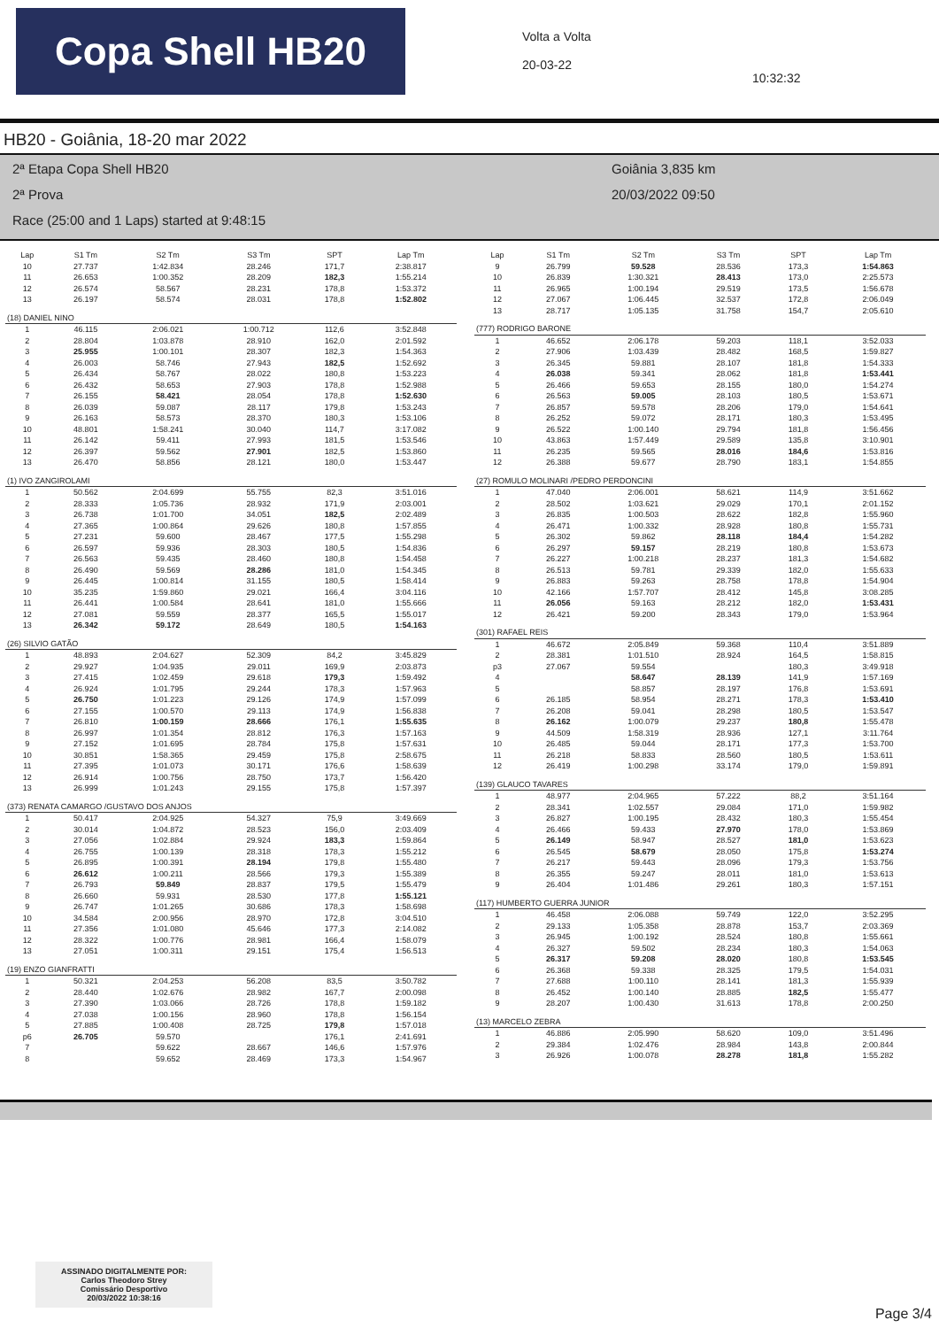Copa Shell HB20
Volta a Volta
20-03-22
10:32:32
HB20 - Goiânia, 18-20 mar 2022
2ª Etapa Copa Shell HB20
2ª Prova
Race (25:00 and 1 Laps) started at 9:48:15
Goiânia 3,835 km
20/03/2022 09:50
| Lap | S1 Tm | S2 Tm | S3 Tm | SPT | Lap Tm |
| --- | --- | --- | --- | --- | --- |
| 10 | 27.737 | 1:42.834 | 28.246 | 171,7 | 2:38.817 |
| 11 | 26.653 | 1:00.352 | 28.209 | 182,3 | 1:55.214 |
| 12 | 26.574 | 58.567 | 28.231 | 178,8 | 1:53.372 |
| 13 | 26.197 | 58.574 | 28.031 | 178,8 | 1:52.802 |
| (18) DANIEL NINO | | | | | |
| 1 | 46.115 | 2:06.021 | 1:00.712 | 112,6 | 3:52.848 |
| 2 | 28.804 | 1:03.878 | 28.910 | 162,0 | 2:01.592 |
| 3 | 25.955 | 1:00.101 | 28.307 | 182,3 | 1:54.363 |
| 4 | 26.003 | 58.746 | 27.943 | 182,5 | 1:52.692 |
| 5 | 26.434 | 58.767 | 28.022 | 180,8 | 1:53.223 |
| 6 | 26.432 | 58.653 | 27.903 | 178,8 | 1:52.988 |
| 7 | 26.155 | 58.421 | 28.054 | 178,8 | 1:52.630 |
| 8 | 26.039 | 59.087 | 28.117 | 179,8 | 1:53.243 |
| 9 | 26.163 | 58.573 | 28.370 | 180,3 | 1:53.106 |
| 10 | 48.801 | 1:58.241 | 30.040 | 114,7 | 3:17.082 |
| 11 | 26.142 | 59.411 | 27.993 | 181,5 | 1:53.546 |
| 12 | 26.397 | 59.562 | 27.901 | 182,5 | 1:53.860 |
| 13 | 26.470 | 58.856 | 28.121 | 180,0 | 1:53.447 |
| (1) IVO ZANGIROLAMI | | | | | |
| 1 | 50.562 | 2:04.699 | 55.755 | 82,3 | 3:51.016 |
| 2 | 28.333 | 1:05.736 | 28.932 | 171,9 | 2:03.001 |
| 3 | 26.738 | 1:01.700 | 34.051 | 182,5 | 2:02.489 |
| 4 | 27.365 | 1:00.864 | 29.626 | 180,8 | 1:57.855 |
| 5 | 27.231 | 59.600 | 28.467 | 177,5 | 1:55.298 |
| 6 | 26.597 | 59.936 | 28.303 | 180,5 | 1:54.836 |
| 7 | 26.563 | 59.435 | 28.460 | 180,8 | 1:54.458 |
| 8 | 26.490 | 59.569 | 28.286 | 181,0 | 1:54.345 |
| 9 | 26.445 | 1:00.814 | 31.155 | 180,5 | 1:58.414 |
| 10 | 35.235 | 1:59.860 | 29.021 | 166,4 | 3:04.116 |
| 11 | 26.441 | 1:00.584 | 28.641 | 181,0 | 1:55.666 |
| 12 | 27.081 | 59.559 | 28.377 | 165,5 | 1:55.017 |
| 13 | 26.342 | 59.172 | 28.649 | 180,5 | 1:54.163 |
| (26) SILVIO GATÃO | | | | | |
| 1 | 48.893 | 2:04.627 | 52.309 | 84,2 | 3:45.829 |
| 2 | 29.927 | 1:04.935 | 29.011 | 169,9 | 2:03.873 |
| 3 | 27.415 | 1:02.459 | 29.618 | 179,3 | 1:59.492 |
| 4 | 26.924 | 1:01.795 | 29.244 | 178,3 | 1:57.963 |
| 5 | 26.750 | 1:01.223 | 29.126 | 174,9 | 1:57.099 |
| 6 | 27.155 | 1:00.570 | 29.113 | 174,9 | 1:56.838 |
| 7 | 26.810 | 1:00.159 | 28.666 | 176,1 | 1:55.635 |
| 8 | 26.997 | 1:01.354 | 28.812 | 176,3 | 1:57.163 |
| 9 | 27.152 | 1:01.695 | 28.784 | 175,8 | 1:57.631 |
| 10 | 30.851 | 1:58.365 | 29.459 | 175,8 | 2:58.675 |
| 11 | 27.395 | 1:01.073 | 30.171 | 176,6 | 1:58.639 |
| 12 | 26.914 | 1:00.756 | 28.750 | 173,7 | 1:56.420 |
| 13 | 26.999 | 1:01.243 | 29.155 | 175,8 | 1:57.397 |
| (373) RENATA CAMARGO /GUSTAVO DOS ANJOS | | | | | |
| 1 | 50.417 | 2:04.925 | 54.327 | 75,9 | 3:49.669 |
| 2 | 30.014 | 1:04.872 | 28.523 | 156,0 | 2:03.409 |
| 3 | 27.056 | 1:02.884 | 29.924 | 183,3 | 1:59.864 |
| 4 | 26.755 | 1:00.139 | 28.318 | 178,3 | 1:55.212 |
| 5 | 26.895 | 1:00.391 | 28.194 | 179,8 | 1:55.480 |
| 6 | 26.612 | 1:00.211 | 28.566 | 179,3 | 1:55.389 |
| 7 | 26.793 | 59.849 | 28.837 | 179,5 | 1:55.479 |
| 8 | 26.660 | 59.931 | 28.530 | 177,8 | 1:55.121 |
| 9 | 26.747 | 1:01.265 | 30.686 | 178,3 | 1:58.698 |
| 10 | 34.584 | 2:00.956 | 28.970 | 172,8 | 3:04.510 |
| 11 | 27.356 | 1:01.080 | 45.646 | 177,3 | 2:14.082 |
| 12 | 28.322 | 1:00.776 | 28.981 | 166,4 | 1:58.079 |
| 13 | 27.051 | 1:00.311 | 29.151 | 175,4 | 1:56.513 |
| (19) ENZO GIANFRATTI | | | | | |
| 1 | 50.321 | 2:04.253 | 56.208 | 83,5 | 3:50.782 |
| 2 | 28.440 | 1:02.676 | 28.982 | 167,7 | 2:00.098 |
| 3 | 27.390 | 1:03.066 | 28.726 | 178,8 | 1:59.182 |
| 4 | 27.038 | 1:00.156 | 28.960 | 178,8 | 1:56.154 |
| 5 | 27.885 | 1:00.408 | 28.725 | 179,8 | 1:57.018 |
| p6 | 26.705 | 59.570 | | 176,1 | 2:41.691 |
| 7 | | 59.622 | 28.667 | 146,6 | 1:57.976 |
| 8 | | 59.652 | 28.469 | 173,3 | 1:54.967 |
| Lap | S1 Tm | S2 Tm | S3 Tm | SPT | Lap Tm |
| --- | --- | --- | --- | --- | --- |
| 9 | 26.799 | 59.528 | 28.536 | 173,3 | 1:54.863 |
| 10 | 26.839 | 1:30.321 | 28.413 | 173,0 | 2:25.573 |
| 11 | 26.965 | 1:00.194 | 29.519 | 173,5 | 1:56.678 |
| 12 | 27.067 | 1:06.445 | 32.537 | 172,8 | 2:06.049 |
| 13 | 28.717 | 1:05.135 | 31.758 | 154,7 | 2:05.610 |
| (777) RODRIGO BARONE | | | | | |
| 1 | 46.652 | 2:06.178 | 59.203 | 118,1 | 3:52.033 |
| 2 | 27.906 | 1:03.439 | 28.482 | 168,5 | 1:59.827 |
| 3 | 26.345 | 59.881 | 28.107 | 181,8 | 1:54.333 |
| 4 | 26.038 | 59.341 | 28.062 | 181,8 | 1:53.441 |
| 5 | 26.466 | 59.653 | 28.155 | 180,0 | 1:54.274 |
| 6 | 26.563 | 59.005 | 28.103 | 180,5 | 1:53.671 |
| 7 | 26.857 | 59.578 | 28.206 | 179,0 | 1:54.641 |
| 8 | 26.252 | 59.072 | 28.171 | 180,3 | 1:53.495 |
| 9 | 26.522 | 1:00.140 | 29.794 | 181,8 | 1:56.456 |
| 10 | 43.863 | 1:57.449 | 29.589 | 135,8 | 3:10.901 |
| 11 | 26.235 | 59.565 | 28.016 | 184,6 | 1:53.816 |
| 12 | 26.388 | 59.677 | 28.790 | 183,1 | 1:54.855 |
| (27) ROMULO MOLINARI /PEDRO PERDONCINI | | | | | |
| 1 | 47.040 | 2:06.001 | 58.621 | 114,9 | 3:51.662 |
| 2 | 28.502 | 1:03.621 | 29.029 | 170,1 | 2:01.152 |
| 3 | 26.835 | 1:00.503 | 28.622 | 182,8 | 1:55.960 |
| 4 | 26.471 | 1:00.332 | 28.928 | 180,8 | 1:55.731 |
| 5 | 26.302 | 59.862 | 28.118 | 184,4 | 1:54.282 |
| 6 | 26.297 | 59.157 | 28.219 | 180,8 | 1:53.673 |
| 7 | 26.227 | 1:00.218 | 28.237 | 181,3 | 1:54.682 |
| 8 | 26.513 | 59.781 | 29.339 | 182,0 | 1:55.633 |
| 9 | 26.883 | 59.263 | 28.758 | 178,8 | 1:54.904 |
| 10 | 42.166 | 1:57.707 | 28.412 | 145,8 | 3:08.285 |
| 11 | 26.056 | 59.163 | 28.212 | 182,0 | 1:53.431 |
| 12 | 26.421 | 59.200 | 28.343 | 179,0 | 1:53.964 |
| (301) RAFAEL REIS | | | | | |
| 1 | 46.672 | 2:05.849 | 59.368 | 110,4 | 3:51.889 |
| 2 | 28.381 | 1:01.510 | 28.924 | 164,5 | 1:58.815 |
| p3 | 27.067 | 59.554 | | 180,3 | 3:49.918 |
| 4 | | 58.647 | 28.139 | 141,9 | 1:57.169 |
| 5 | | 58.857 | 28.197 | 176,8 | 1:53.691 |
| 6 | 26.185 | 58.954 | 28.271 | 178,3 | 1:53.410 |
| 7 | 26.208 | 59.041 | 28.298 | 180,5 | 1:53.547 |
| 8 | 26.162 | 1:00.079 | 29.237 | 180,8 | 1:55.478 |
| 9 | 44.509 | 1:58.319 | 28.936 | 127,1 | 3:11.764 |
| 10 | 26.485 | 59.044 | 28.171 | 177,3 | 1:53.700 |
| 11 | 26.218 | 58.833 | 28.560 | 180,5 | 1:53.611 |
| 12 | 26.419 | 1:00.298 | 33.174 | 179,0 | 1:59.891 |
| (139) GLAUCO TAVARES | | | | | |
| 1 | 48.977 | 2:04.965 | 57.222 | 88,2 | 3:51.164 |
| 2 | 28.341 | 1:02.557 | 29.084 | 171,0 | 1:59.982 |
| 3 | 26.827 | 1:00.195 | 28.432 | 180,3 | 1:55.454 |
| 4 | 26.466 | 59.433 | 27.970 | 178,0 | 1:53.869 |
| 5 | 26.149 | 58.947 | 28.527 | 181,0 | 1:53.623 |
| 6 | 26.545 | 58.679 | 28.050 | 175,8 | 1:53.274 |
| 7 | 26.217 | 59.443 | 28.096 | 179,3 | 1:53.756 |
| 8 | 26.355 | 59.247 | 28.011 | 181,0 | 1:53.613 |
| 9 | 26.404 | 1:01.486 | 29.261 | 180,3 | 1:57.151 |
| (117) HUMBERTO GUERRA JUNIOR | | | | | |
| 1 | 46.458 | 2:06.088 | 59.749 | 122,0 | 3:52.295 |
| 2 | 29.133 | 1:05.358 | 28.878 | 153,7 | 2:03.369 |
| 3 | 26.945 | 1:00.192 | 28.524 | 180,8 | 1:55.661 |
| 4 | 26.327 | 59.502 | 28.234 | 180,3 | 1:54.063 |
| 5 | 26.317 | 59.208 | 28.020 | 180,8 | 1:53.545 |
| 6 | 26.368 | 59.338 | 28.325 | 179,5 | 1:54.031 |
| 7 | 27.688 | 1:00.110 | 28.141 | 181,3 | 1:55.939 |
| 8 | 26.452 | 1:00.140 | 28.885 | 182,5 | 1:55.477 |
| 9 | 28.207 | 1:00.430 | 31.613 | 178,8 | 2:00.250 |
| (13) MARCELO ZEBRA | | | | | |
| 1 | 46.886 | 2:05.990 | 58.620 | 109,0 | 3:51.496 |
| 2 | 29.384 | 1:02.476 | 28.984 | 143,8 | 2:00.844 |
| 3 | 26.926 | 1:00.078 | 28.278 | 181,8 | 1:55.282 |
ASSINADO DIGITALMENTE POR:
Carlos Theodoro Strey
Comissário Desportivo
20/03/2022 10:38:16
Page 3/4